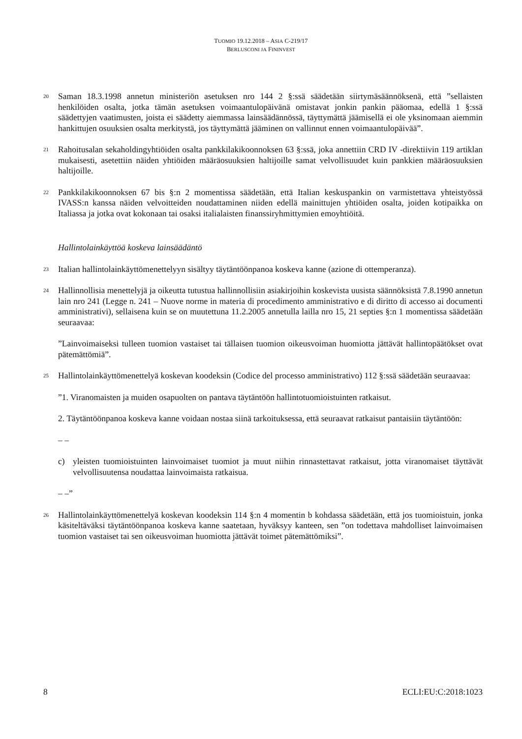TUOMIO 19.12.2018 – ASIA C-219/17
BERLUSCONI JA FININVEST
20
Saman 18.3.1998 annetun ministeriön asetuksen nro 144 2 §:ssä säädetään siirtymäsäännöksenä, että ”sellaisten henkilöiden osalta, jotka tämän asetuksen voimaantulopäivänä omistavat jonkin pankin pääomaa, edellä 1 §:ssä säädettyjen vaatimusten, joista ei säädetty aiemmassa lainsäädännössä, täyttymättä jäämisellä ei ole yksinomaan aiemmin hankittujen osuuksien osalta merkitystä, jos täyttymättä jääminen on vallinnut ennen voimaantulopäivää”.
21
Rahoitusalan sekaholdingyhtiöiden osalta pankkilakikoonnoksen 63 §:ssä, joka annettiin CRD IV -direktiivin 119 artiklan mukaisesti, asetettiin näiden yhtiöiden määräosuuksien haltijoille samat velvollisuudet kuin pankkien määräosuuksien haltijoille.
22
Pankkilakikoonnoksen 67 bis §:n 2 momentissa säädetään, että Italian keskuspankin on varmistettava yhteistyössä IVASS:n kanssa näiden velvoitteiden noudattaminen niiden edellä mainittujen yhtiöiden osalta, joiden kotipaikka on Italiassa ja jotka ovat kokonaan tai osaksi italialaisten finanssiryhmittymien emoyhtiöitä.
Hallintolainkäyttöä koskeva lainsäädäntö
23
Italian hallintolainkäyttömenettelyyn sisältyy täytäntöönpanoa koskeva kanne (azione di ottemperanza).
24
Hallinnollisia menettelyjä ja oikeutta tutustua hallinnollisiin asiakirjoihin koskevista uusista säännöksistä 7.8.1990 annetun lain nro 241 (Legge n. 241 – Nuove norme in materia di procedimento amministrativo e di diritto di accesso ai documenti amministrativi), sellaisena kuin se on muutettuna 11.2.2005 annetulla lailla nro 15, 21 septies §:n 1 momentissa säädetään seuraavaa:
”Lainvoimaiseksi tulleen tuomion vastaiset tai tällaisen tuomion oikeusvoiman huomiotta jättävät hallintopäätökset ovat pätemättömiä”.
25
Hallintolainkäyttömenettelyä koskevan koodeksin (Codice del processo amministrativo) 112 §:ssä säädetään seuraavaa:
”1. Viranomaisten ja muiden osapuolten on pantava täytäntöön hallintotuomioistuinten ratkaisut.
2. Täytäntöönpanoa koskeva kanne voidaan nostaa siinä tarkoituksessa, että seuraavat ratkaisut pantaisiin täytäntöön:
– –
c) yleisten tuomioistuinten lainvoimaiset tuomiot ja muut niihin rinnastettavat ratkaisut, jotta viranomaiset täyttävät velvollisuutensa noudattaa lainvoimaista ratkaisua.
– –”
26
Hallintolainkäyttömenettelyä koskevan koodeksin 114 §:n 4 momentin b kohdassa säädetään, että jos tuomioistuin, jonka käsiteltäväksi täytäntöönpanoa koskeva kanne saatetaan, hyväksyy kanteen, sen ”on todettava mahdolliset lainvoimaisen tuomion vastaiset tai sen oikeusvoiman huomiotta jättävät toimet pätemättömiksi”.
8 ECLI:EU:C:2018:1023